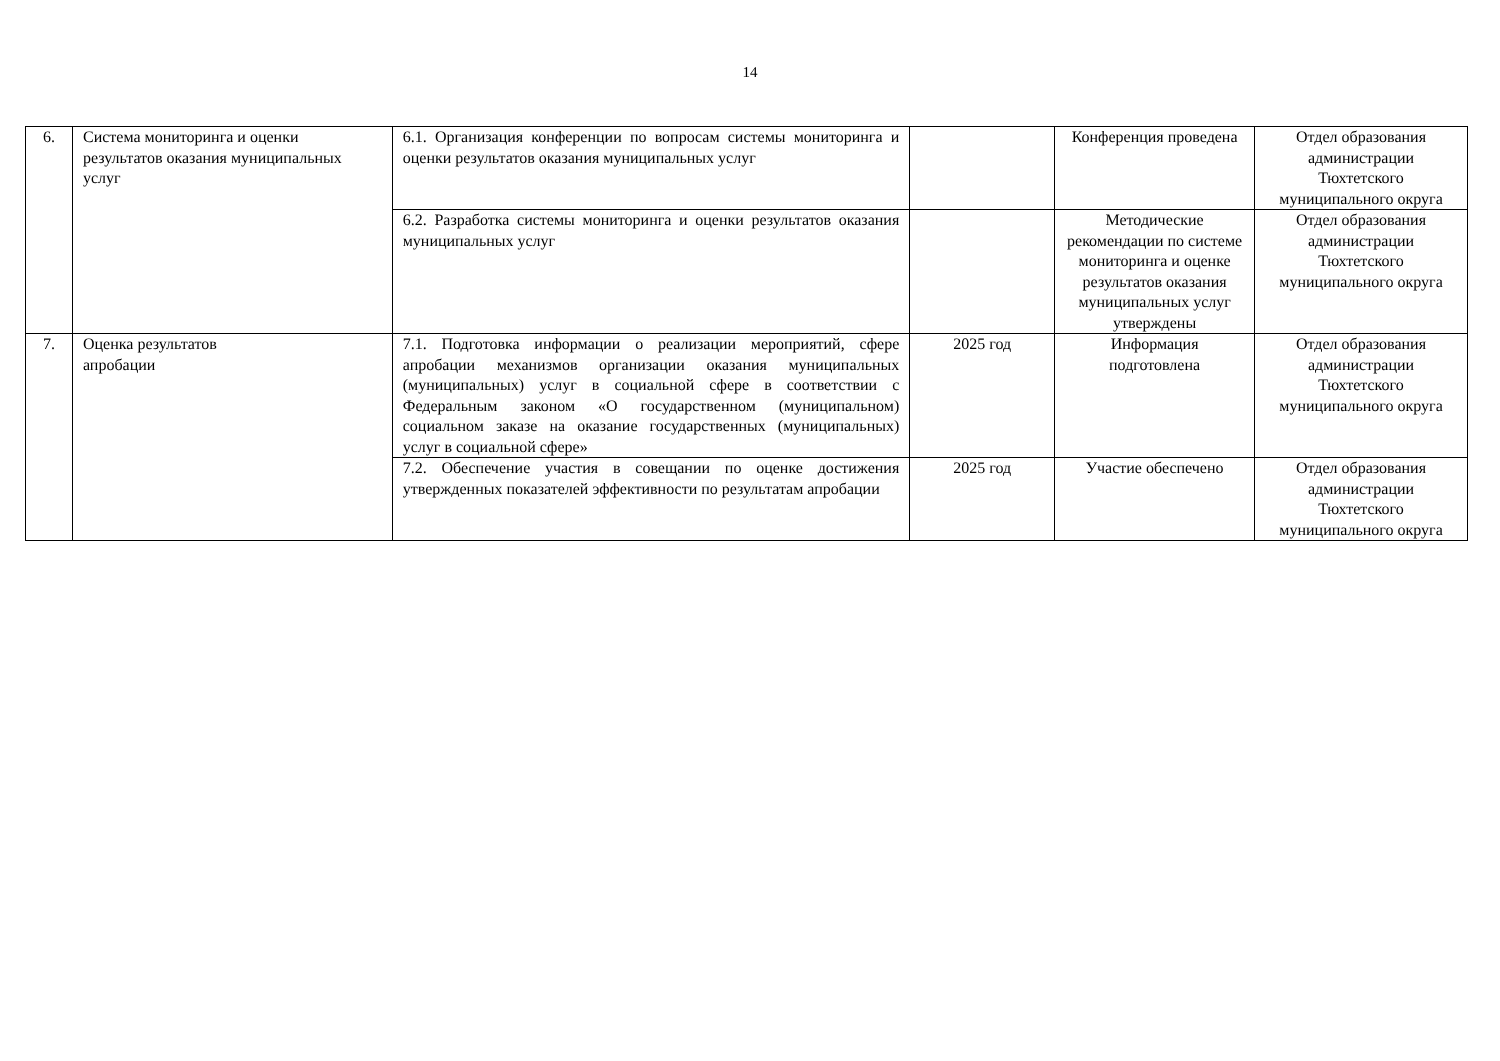14
| 6. | Система мониторинга и оценки результатов оказания муниципальных услуг | 6.1. Организация конференции по вопросам системы мониторинга и оценки результатов оказания муниципальных услуг | | Конференция проведена | Отдел образования администрации Тюхтетского муниципального округа |
| | | 6.2. Разработка системы мониторинга и оценки результатов оказания муниципальных услуг | | Методические рекомендации по системе мониторинга и оценке результатов оказания муниципальных услуг утверждены | Отдел образования администрации Тюхтетского муниципального округа |
| 7. | Оценка результатов апробации | 7.1. Подготовка информации о реализации мероприятий, сфере апробации механизмов организации оказания муниципальных (муниципальных) услуг в социальной сфере в соответствии с Федеральным законом «О государственном (муниципальном) социальном заказе на оказание государственных (муниципальных) услуг в социальной сфере» | 2025 год | Информация подготовлена | Отдел образования администрации Тюхтетского муниципального округа |
| | | 7.2. Обеспечение участия в совещании по оценке достижения утвержденных показателей эффективности по результатам апробации | 2025 год | Участие обеспечено | Отдел образования администрации Тюхтетского муниципального округа |